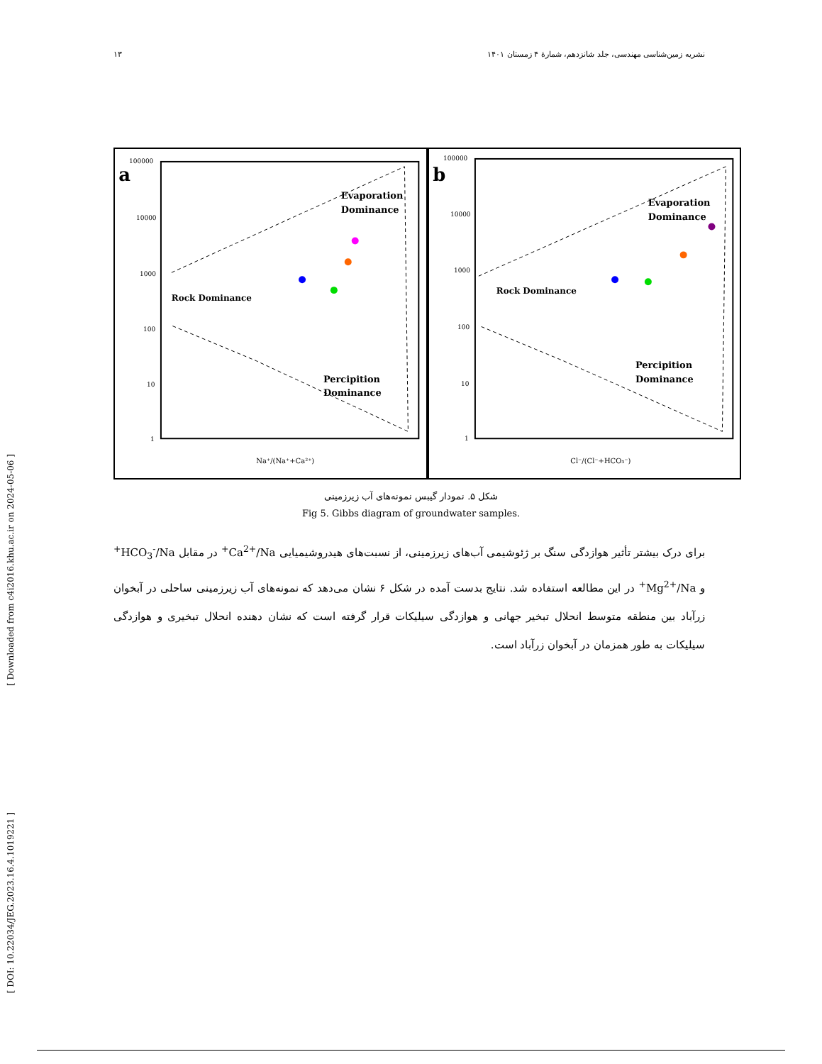[ Downloaded from c4i2016.khu.ac.ir on 2024-05-06 ]
[ DOI: 10.22034/JEG.2023.16.4.1019221 ]
۱۳ نشریه زمین‌شناسی مهندسی، جلد شانزدهم، شمارهٔ ۴ زمستان ۱۴۰۱
a
Rock Dominance
Evaporation
Dominance
Percipition
Dominance
Na⁺/(Na⁺+Ca²⁺)
100000
10000
1000
100
10
1
b
Rock Dominance
Evaporation
Dominance
Percipition
Dominance
Cl⁻/(Cl⁻+HCO₃⁻)
100000
10000
1000
100
10
1
شکل ۵. نمودار گیبس نمونه‌های آب زیرزمینی
Fig 5. Gibbs diagram of groundwater samples.
برای درک بیشتر تأثیر هوازدگی سنگ بر ژئوشیمی آب‌های زیرزمینی، از نسبت‌های هیدروشیمیایی Ca<sup>2+</sup>/Na<sup>+</sup> در مقابل HCO<sub>3</sub><sup>-</sup>/Na<sup>+</sup> و Mg<sup>2+</sup>/Na<sup>+</sup> در این مطالعه استفاده شد. نتایج بدست آمده در شکل ۶ نشان می‌دهد که نمونه‌های آب زیرزمینی ساحلی در آبخوان زرآباد بین منطقه متوسط انحلال تبخیر جهانی و هوازدگی سیلیکات قرار گرفته است که نشان دهنده انحلال تبخیری و هوازدگی سیلیکات به طور همزمان در آبخوان زرآباد است.